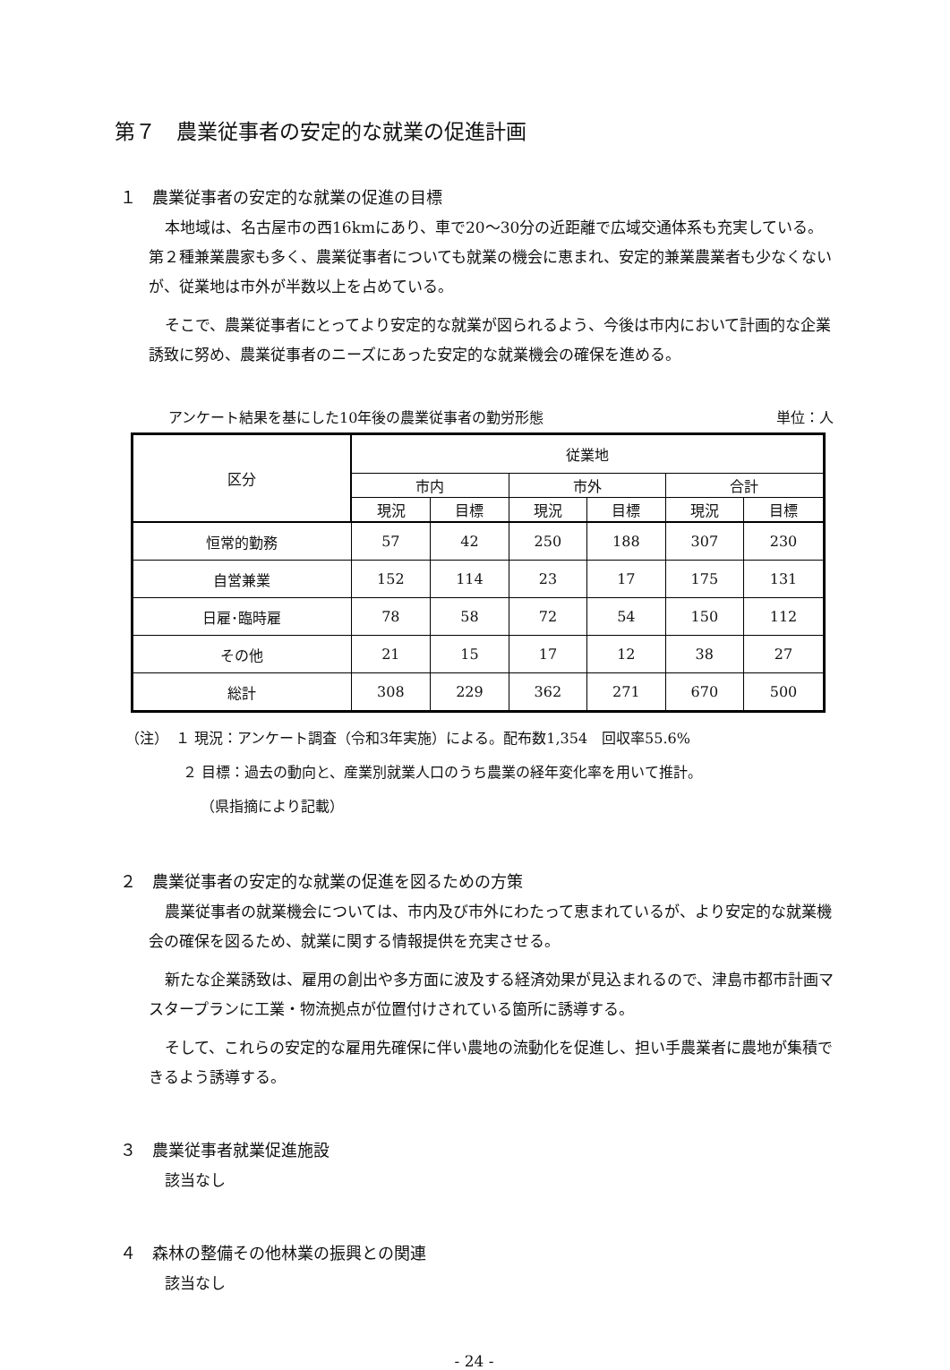第７　農業従事者の安定的な就業の促進計画
１　農業従事者の安定的な就業の促進の目標
本地域は、名古屋市の西16kmにあり、車で20～30分の近距離で広域交通体系も充実している。第２種兼業農家も多く、農業従事者についても就業の機会に恵まれ、安定的兼業農業者も少なくないが、従業地は市外が半数以上を占めている。
そこで、農業従事者にとってより安定的な就業が図られるよう、今後は市内において計画的な企業誘致に努め、農業従事者のニーズにあった安定的な就業機会の確保を進める。
アンケート結果を基にした10年後の農業従事者の勤労形態 単位：人
| 区分 | 従業地 | | | | | |
| --- | --- | --- | --- | --- | --- | --- |
| | 市内 | | 市外 | | 合計 | |
| | 現況 | 目標 | 現況 | 目標 | 現況 | 目標 |
| 恒常的勤務 | 57 | 42 | 250 | 188 | 307 | 230 |
| 自営兼業 | 152 | 114 | 23 | 17 | 175 | 131 |
| 日雇･臨時雇 | 78 | 58 | 72 | 54 | 150 | 112 |
| その他 | 21 | 15 | 17 | 12 | 38 | 27 |
| 総計 | 308 | 229 | 362 | 271 | 670 | 500 |
（注）　１ 現況：アンケート調査（令和3年実施）による。配布数1,354　回収率55.6%
２ 目標：過去の動向と、産業別就業人口のうち農業の経年変化率を用いて推計。
（県指摘により記載）
２　農業従事者の安定的な就業の促進を図るための方策
農業従事者の就業機会については、市内及び市外にわたって恵まれているが、より安定的な就業機会の確保を図るため、就業に関する情報提供を充実させる。
新たな企業誘致は、雇用の創出や多方面に波及する経済効果が見込まれるので、津島市都市計画マスタープランに工業・物流拠点が位置付けされている箇所に誘導する。
そして、これらの安定的な雇用先確保に伴い農地の流動化を促進し、担い手農業者に農地が集積できるよう誘導する。
３　農業従事者就業促進施設
該当なし
４　森林の整備その他林業の振興との関連
該当なし
- 24 -